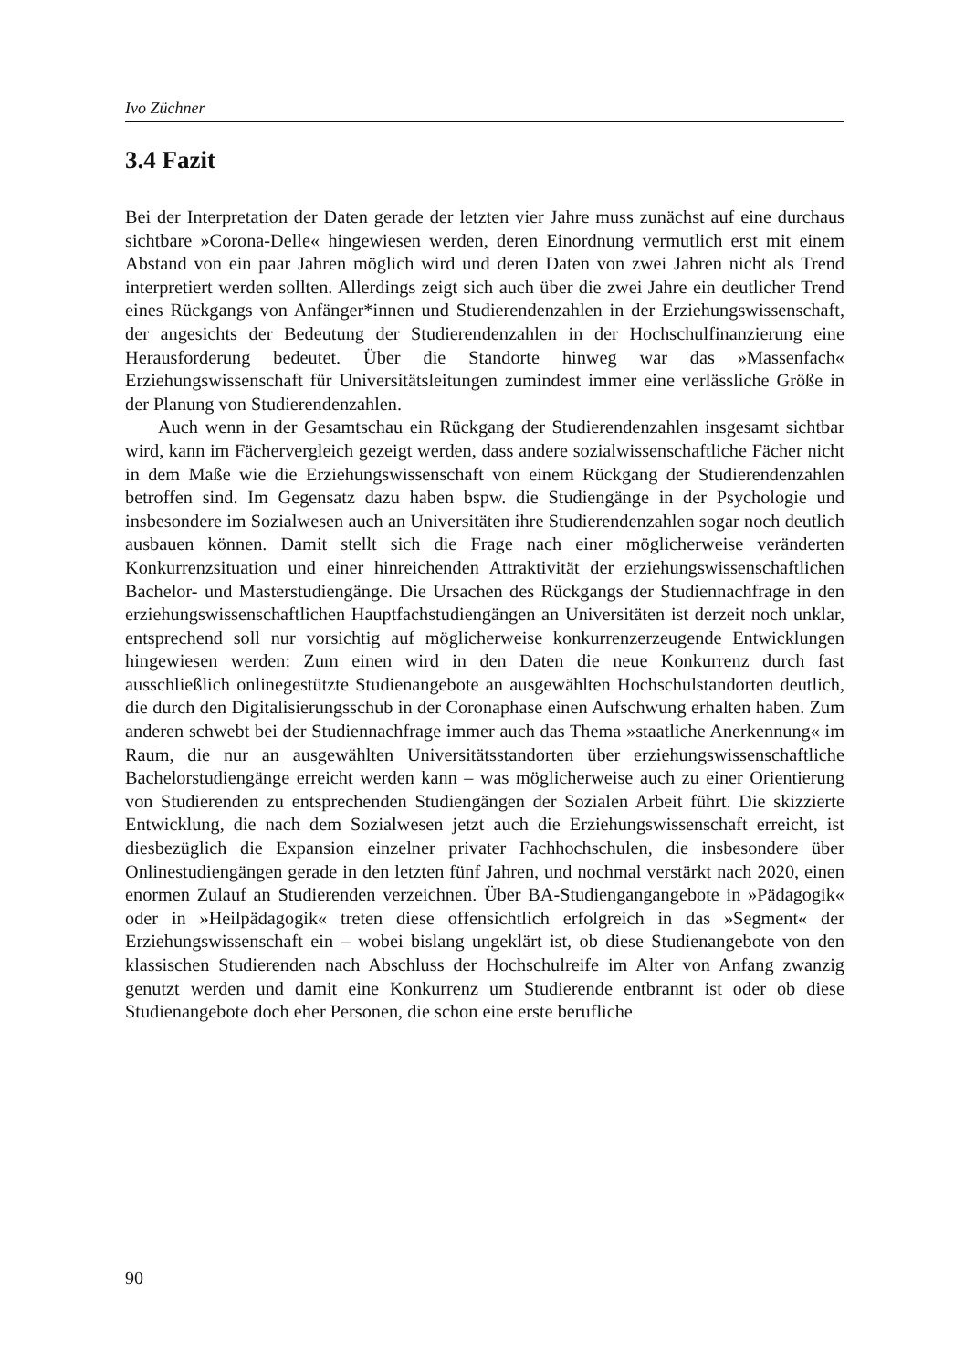Ivo Züchner
3.4 Fazit
Bei der Interpretation der Daten gerade der letzten vier Jahre muss zunächst auf eine durchaus sichtbare »Corona-Delle« hingewiesen werden, deren Einordnung vermutlich erst mit einem Abstand von ein paar Jahren möglich wird und deren Daten von zwei Jahren nicht als Trend interpretiert werden sollten. Allerdings zeigt sich auch über die zwei Jahre ein deutlicher Trend eines Rückgangs von Anfänger*innen und Studierendenzahlen in der Erziehungswissenschaft, der angesichts der Bedeutung der Studierendenzahlen in der Hochschulfinanzierung eine Herausforderung bedeutet. Über die Standorte hinweg war das »Massenfach« Erziehungswissenschaft für Universitätsleitungen zumindest immer eine verlässliche Größe in der Planung von Studierendenzahlen.
Auch wenn in der Gesamtschau ein Rückgang der Studierendenzahlen insgesamt sichtbar wird, kann im Fächervergleich gezeigt werden, dass andere sozialwissenschaftliche Fächer nicht in dem Maße wie die Erziehungswissenschaft von einem Rückgang der Studierendenzahlen betroffen sind. Im Gegensatz dazu haben bspw. die Studiengänge in der Psychologie und insbesondere im Sozialwesen auch an Universitäten ihre Studierendenzahlen sogar noch deutlich ausbauen können. Damit stellt sich die Frage nach einer möglicherweise veränderten Konkurrenzsituation und einer hinreichenden Attraktivität der erziehungswissenschaftlichen Bachelor- und Masterstudiengänge. Die Ursachen des Rückgangs der Studiennachfrage in den erziehungswissenschaftlichen Hauptfachstudiengängen an Universitäten ist derzeit noch unklar, entsprechend soll nur vorsichtig auf möglicherweise konkurrenzerzeugende Entwicklungen hingewiesen werden: Zum einen wird in den Daten die neue Konkurrenz durch fast ausschließlich onlinegestützte Studienangebote an ausgewählten Hochschulstandorten deutlich, die durch den Digitalisierungsschub in der Coronaphase einen Aufschwung erhalten haben. Zum anderen schwebt bei der Studiennachfrage immer auch das Thema »staatliche Anerkennung« im Raum, die nur an ausgewählten Universitätsstandorten über erziehungswissenschaftliche Bachelorstudiengänge erreicht werden kann – was möglicherweise auch zu einer Orientierung von Studierenden zu entsprechenden Studiengängen der Sozialen Arbeit führt. Die skizzierte Entwicklung, die nach dem Sozialwesen jetzt auch die Erziehungswissenschaft erreicht, ist diesbezüglich die Expansion einzelner privater Fachhochschulen, die insbesondere über Onlinestudiengängen gerade in den letzten fünf Jahren, und nochmal verstärkt nach 2020, einen enormen Zulauf an Studierenden verzeichnen. Über BA-Studiengangangebote in »Pädagogik« oder in »Heilpädagogik« treten diese offensichtlich erfolgreich in das »Segment« der Erziehungswissenschaft ein – wobei bislang ungeklärt ist, ob diese Studienangebote von den klassischen Studierenden nach Abschluss der Hochschulreife im Alter von Anfang zwanzig genutzt werden und damit eine Konkurrenz um Studierende entbrannt ist oder ob diese Studienangebote doch eher Personen, die schon eine erste berufliche
90